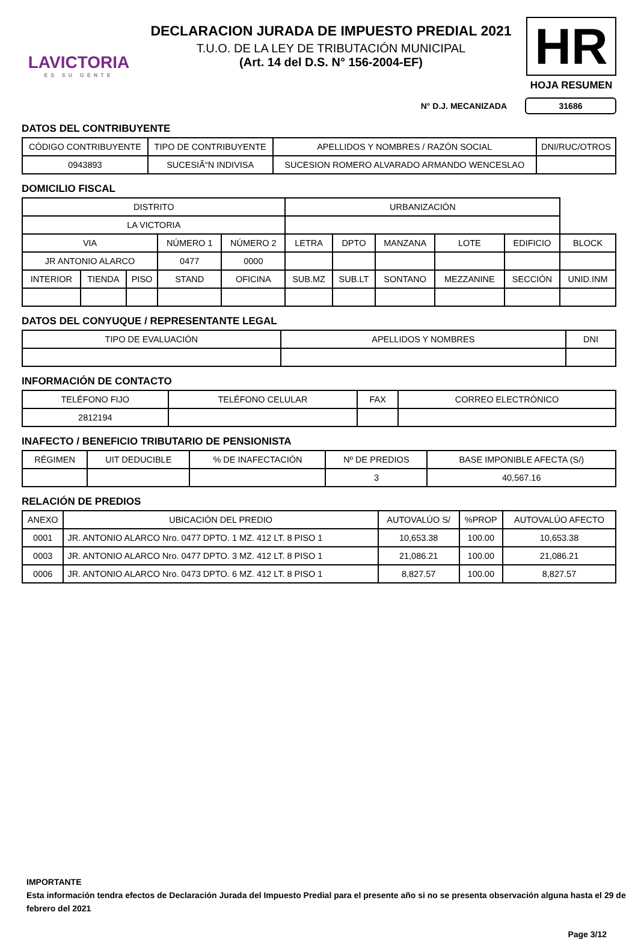LAVICTORIA
ES SU GENTE
DECLARACION JURADA DE IMPUESTO PREDIAL 2021
T.U.O. DE LA LEY DE TRIBUTACIÓN MUNICIPAL
(Art. 14 del D.S. N° 156-2004-EF)
HR
HOJA RESUMEN
N° D.J. MECANIZADA 31686
DATOS DEL CONTRIBUYENTE
| CÓDIGO CONTRIBUYENTE | TIPO DE CONTRIBUYENTE | APELLIDOS Y NOMBRES / RAZÓN SOCIAL | DNI/RUC/OTROS |
| --- | --- | --- | --- |
| 0943893 | SUCESIÃ“N INDIVISA | SUCESION ROMERO ALVARADO ARMANDO WENCESLAO | |
DOMICILIO FISCAL
| DISTRITO | | | | | URBANIZACIÓN | | | | | |
| --- | --- | --- | --- | --- | --- | --- | --- | --- | --- | --- |
| LA VICTORIA | | | | | | | | | | |
| VIA | | | NÚMERO 1 | NÚMERO 2 | LETRA | DPTO | MANZANA | LOTE | EDIFICIO | BLOCK |
| JR ANTONIO ALARCO | | | 0477 | 0000 | | | | | | |
| INTERIOR | TIENDA | PISO | STAND | OFICINA | SUB.MZ | SUB.LT | SONTANO | MEZZANINE | SECCIÓN | UNID.INM |
DATOS DEL CONYUQUE / REPRESENTANTE LEGAL
| TIPO DE EVALUACIÓN | APELLIDOS Y NOMBRES | DNI |
| --- | --- | --- |
INFORMACIÓN DE CONTACTO
| TELÉFONO FIJO | TELÉFONO CELULAR | FAX | CORREO ELECTRÓNICO |
| --- | --- | --- | --- |
| 2812194 | | | |
INAFECTO / BENEFICIO TRIBUTARIO DE PENSIONISTA
| RÉGIMEN | UIT DEDUCIBLE | % DE INAFECTACIÓN | Nº DE PREDIOS | BASE IMPONIBLE AFECTA (S/) |
| --- | --- | --- | --- | --- |
| | | | 3 | 40,567.16 |
RELACIÓN DE PREDIOS
| ANEXO | UBICACIÓN DEL PREDIO | AUTOVALÚO S/ | %PROP | AUTOVALÚO AFECTO |
| --- | --- | --- | --- | --- |
| 0001 | JR. ANTONIO ALARCO Nro. 0477 DPTO. 1 MZ. 412 LT. 8 PISO 1 | 10,653.38 | 100.00 | 10,653.38 |
| 0003 | JR. ANTONIO ALARCO Nro. 0477 DPTO. 3 MZ. 412 LT. 8 PISO 1 | 21,086.21 | 100.00 | 21,086.21 |
| 0006 | JR. ANTONIO ALARCO Nro. 0473 DPTO. 6 MZ. 412 LT. 8 PISO 1 | 8,827.57 | 100.00 | 8,827.57 |
IMPORTANTE
Esta información tendra efectos de Declaración Jurada del Impuesto Predial para el presente año si no se presenta observación alguna hasta el 29 de febrero del 2021
Page 3/12